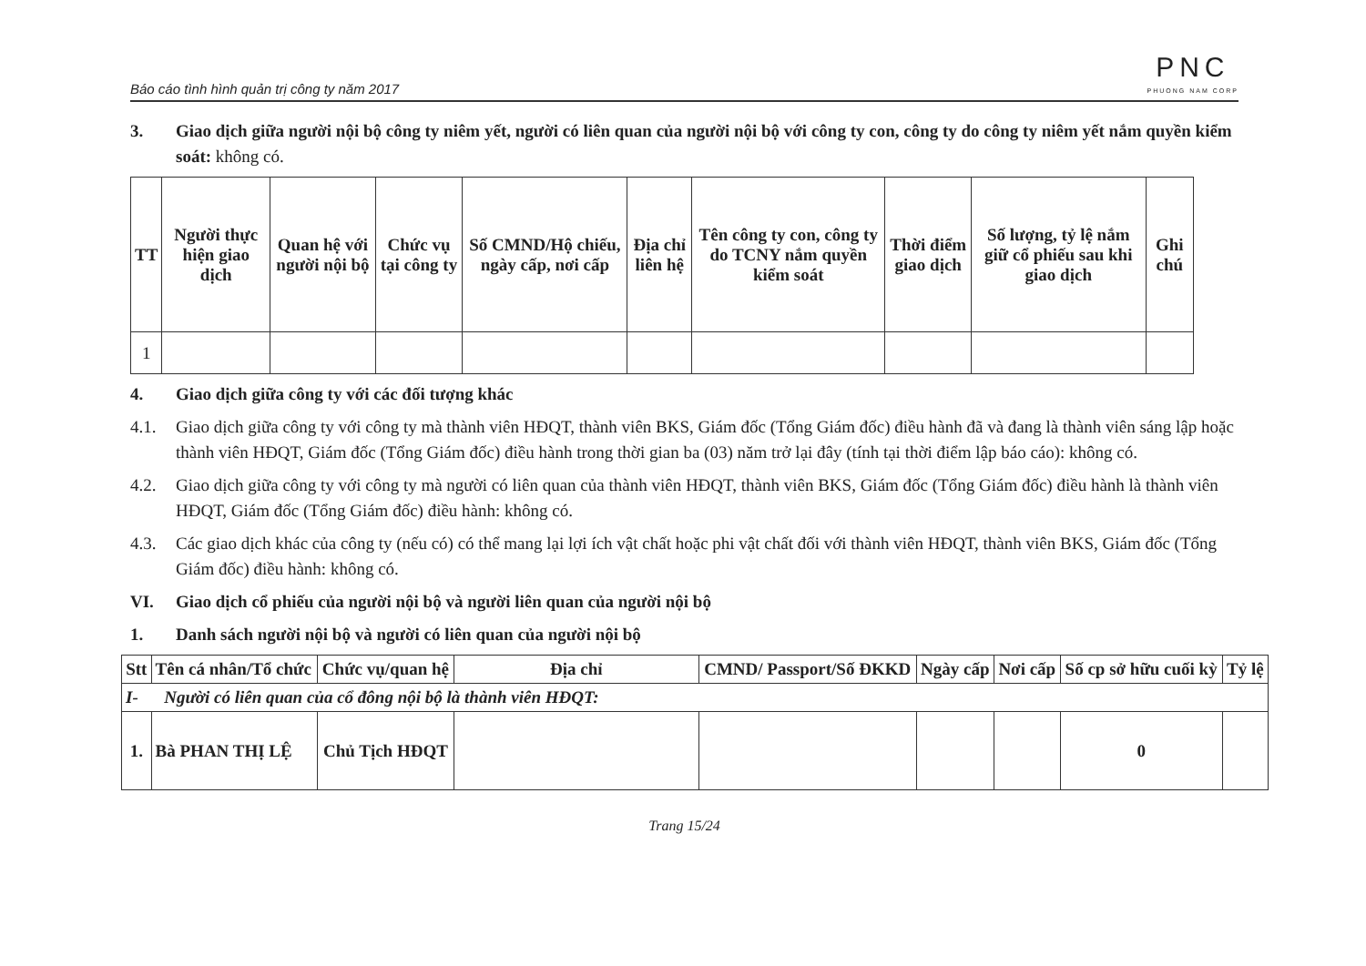Báo cáo tình hình quản trị công ty năm 2017
PNC
PHUONG NAM CORP
3. Giao dịch giữa người nội bộ công ty niêm yết, người có liên quan của người nội bộ với công ty con, công ty do công ty niêm yết nắm quyền kiểm soát: không có.
| TT | Người thực hiện giao dịch | Quan hệ với người nội bộ | Chức vụ tại công ty | Số CMND/Hộ chiếu, ngày cấp, nơi cấp | Địa chỉ liên hệ | Tên công ty con, công ty do TCNY nắm quyền kiểm soát | Thời điểm giao dịch | Số lượng, tỷ lệ nắm giữ cổ phiếu sau khi giao dịch | Ghi chú |
| --- | --- | --- | --- | --- | --- | --- | --- | --- | --- |
| 1 | | | | | | | | | |
4. Giao dịch giữa công ty với các đối tượng khác
4.1. Giao dịch giữa công ty với công ty mà thành viên HĐQT, thành viên BKS, Giám đốc (Tổng Giám đốc) điều hành đã và đang là thành viên sáng lập hoặc thành viên HĐQT, Giám đốc (Tổng Giám đốc) điều hành trong thời gian ba (03) năm trở lại đây (tính tại thời điểm lập báo cáo): không có.
4.2. Giao dịch giữa công ty với công ty mà người có liên quan của thành viên HĐQT, thành viên BKS, Giám đốc (Tổng Giám đốc) điều hành là thành viên HĐQT, Giám đốc (Tổng Giám đốc) điều hành: không có.
4.3. Các giao dịch khác của công ty (nếu có) có thể mang lại lợi ích vật chất hoặc phi vật chất đối với thành viên HĐQT, thành viên BKS, Giám đốc (Tổng Giám đốc) điều hành: không có.
VI. Giao dịch cổ phiếu của người nội bộ và người liên quan của người nội bộ
1. Danh sách người nội bộ và người có liên quan của người nội bộ
| Stt | Tên cá nhân/Tổ chức | Chức vụ/quan hệ | Địa chỉ | CMND/ Passport/Số ĐKKD | Ngày cấp | Nơi cấp | Số cp sở hữu cuối kỳ | Tỷ lệ |
| --- | --- | --- | --- | --- | --- | --- | --- | --- |
| I- Người có liên quan của cổ đông nội bộ là thành viên HĐQT: | | | | | | | | |
| 1. | Bà PHAN THỊ LỆ | Chủ Tịch HĐQT | | | | | 0 | |
Trang 15/24